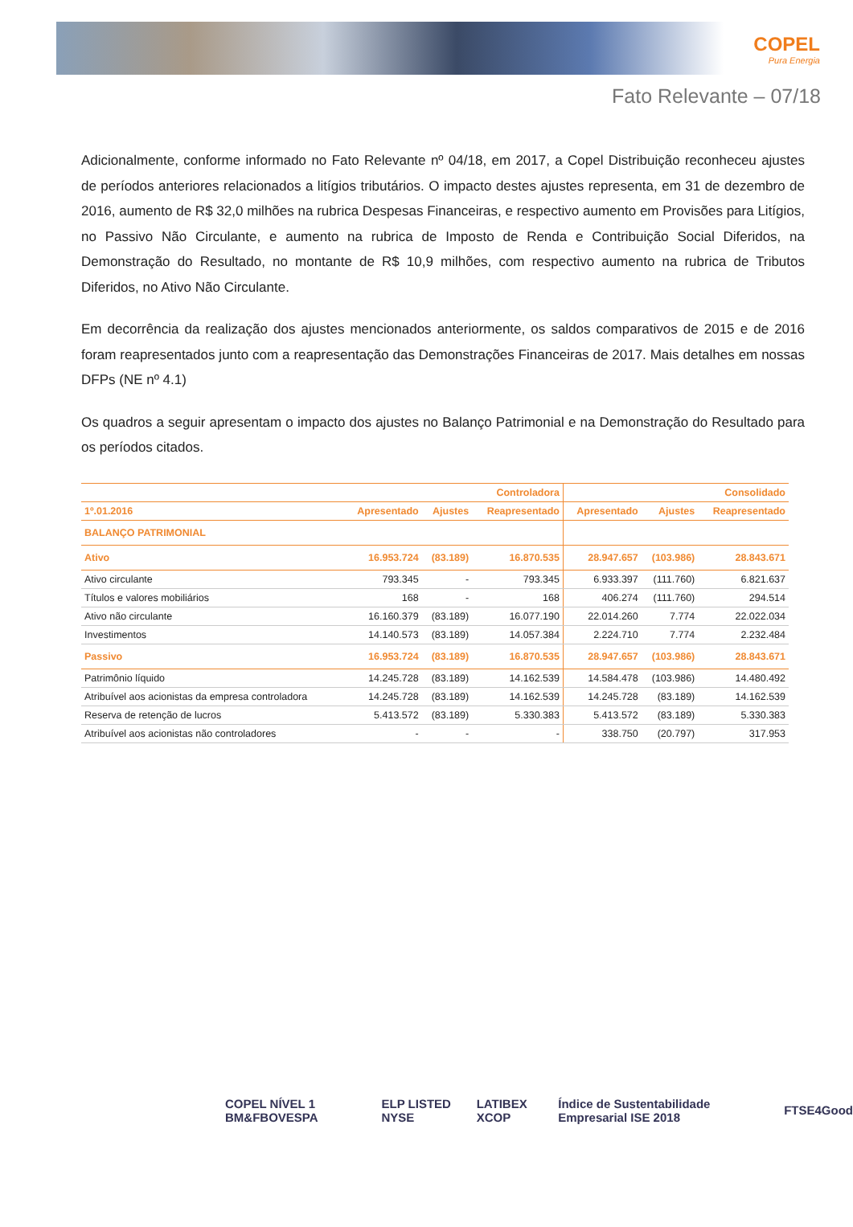COPEL
Pura Energia
Fato Relevante – 07/18
Adicionalmente, conforme informado no Fato Relevante nº 04/18, em 2017, a Copel Distribuição reconheceu ajustes de períodos anteriores relacionados a litígios tributários. O impacto destes ajustes representa, em 31 de dezembro de 2016, aumento de R$ 32,0 milhões na rubrica Despesas Financeiras, e respectivo aumento em Provisões para Litígios, no Passivo Não Circulante, e aumento na rubrica de Imposto de Renda e Contribuição Social Diferidos, na Demonstração do Resultado, no montante de R$ 10,9 milhões, com respectivo aumento na rubrica de Tributos Diferidos, no Ativo Não Circulante.
Em decorrência da realização dos ajustes mencionados anteriormente, os saldos comparativos de 2015 e de 2016 foram reapresentados junto com a reapresentação das Demonstrações Financeiras de 2017. Mais detalhes em nossas DFPs (NE nº 4.1)
Os quadros a seguir apresentam o impacto dos ajustes no Balanço Patrimonial e na Demonstração do Resultado para os períodos citados.
| | Controladora | | | Consolidado | | |
| --- | --- | --- | --- | --- | --- | --- |
| 1º.01.2016 | Apresentado | Ajustes | Reapresentado | Apresentado | Ajustes | Reapresentado |
| BALANÇO PATRIMONIAL | | | | | | |
| Ativo | 16.953.724 | (83.189) | 16.870.535 | 28.947.657 | (103.986) | 28.843.671 |
| Ativo circulante | 793.345 | - | 793.345 | 6.933.397 | (111.760) | 6.821.637 |
| Títulos e valores mobiliários | 168 | - | 168 | 406.274 | (111.760) | 294.514 |
| Ativo não circulante | 16.160.379 | (83.189) | 16.077.190 | 22.014.260 | 7.774 | 22.022.034 |
| Investimentos | 14.140.573 | (83.189) | 14.057.384 | 2.224.710 | 7.774 | 2.232.484 |
| Passivo | 16.953.724 | (83.189) | 16.870.535 | 28.947.657 | (103.986) | 28.843.671 |
| Patrimônio líquido | 14.245.728 | (83.189) | 14.162.539 | 14.584.478 | (103.986) | 14.480.492 |
| Atribuível aos acionistas da empresa controladora | 14.245.728 | (83.189) | 14.162.539 | 14.245.728 | (83.189) | 14.162.539 |
| Reserva de retenção de lucros | 5.413.572 | (83.189) | 5.330.383 | 5.413.572 | (83.189) | 5.330.383 |
| Atribuível aos acionistas não controladores | - | - | - | 338.750 | (20.797) | 317.953 |
COPEL NÍVEL 1 BM&FBOVESPA ELP LISTED NYSE LATIBEX XCOP Índice de Sustentabilidade Empresarial ISE 2018 FTSE4Good